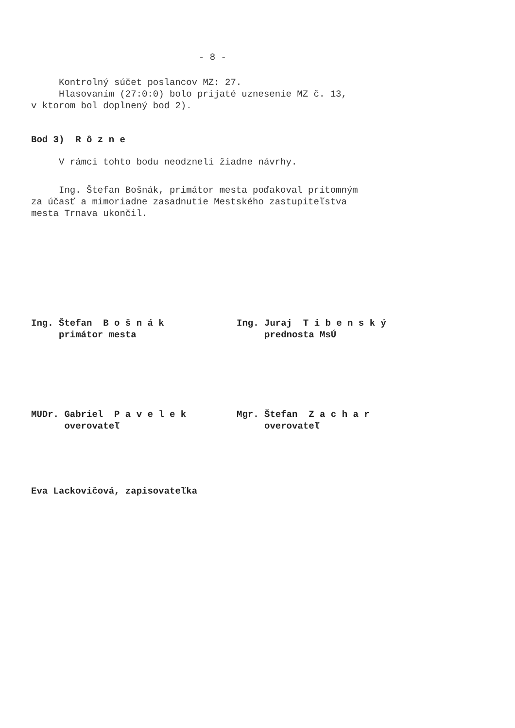- 8 -
Kontrolný súčet poslancov MZ: 27. Hlasovaním (27:0:0) bolo prijaté uznesenie MZ č. 13, v ktorom bol doplnený bod 2).
Bod 3) R ô z n e
V rámci tohto bodu neodzneli žiadne návrhy.
Ing. Štefan Bošnák, primátor mesta poďakoval prítomným za účasť a mimoriadne zasadnutie Mestského zastupiteľstva mesta Trnava ukončil.
Ing. Štefan B o š n á k primátor mesta
Ing. Juraj T i b e n s k ý prednosta MsÚ
MUDr. Gabriel P a v e l e k overovateľ
Mgr. Štefan Z a c h a r overovateľ
Eva Lackovičová, zapisovateľka